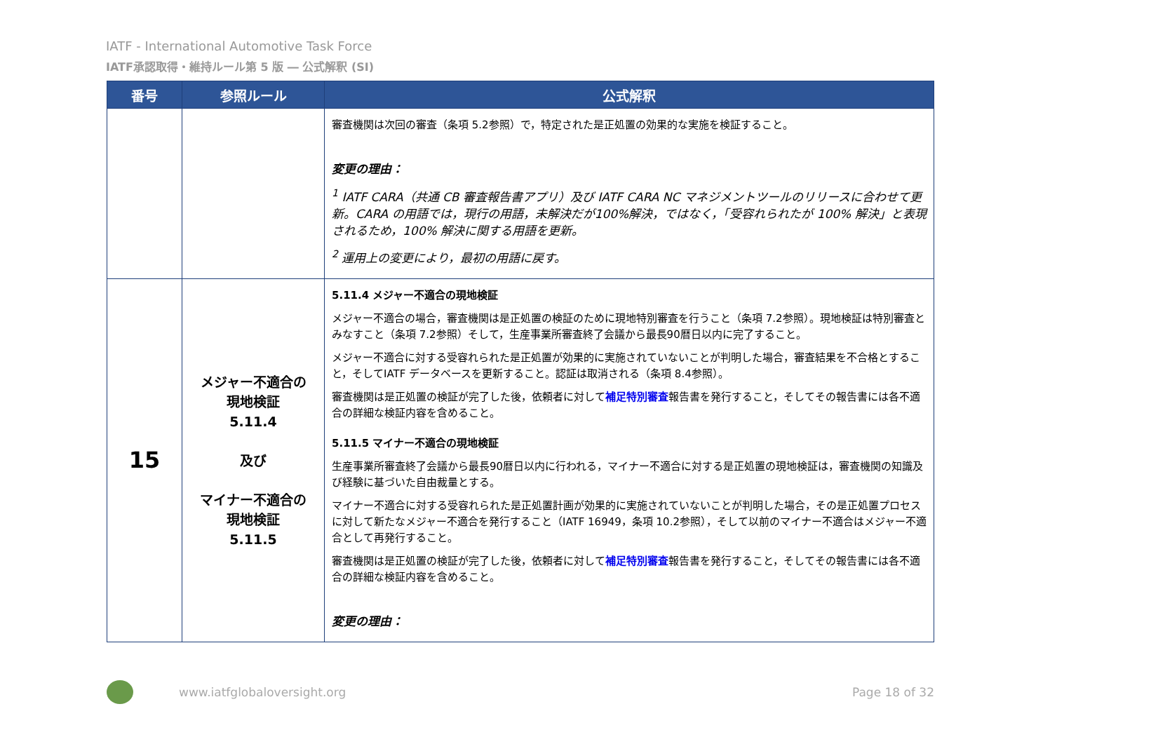IATF - International Automotive Task Force
IATF承認取得・維持ルール第 5 版 ― 公式解釈 (SI)
| 番号 | 参照ルール | 公式解釈 |
| --- | --- | --- |
| | | 審査機関は次回の審査（条項 5.2参照）で，特定された是正処置の効果的な実施を検証すること。 変更の理由： <sup>1</sup> IATF CARA（共通 CB 審査報告書アプリ）及び IATF CARA NC マネジメントツールのリリースに合わせて更新。CARA の用語では，現行の用語，未解決だが100%解決，ではなく，「受容れられたが 100% 解決」と表現されるため，100% 解決に関する用語を更新。 <sup>2</sup> 運用上の変更により，最初の用語に戻す。 |
| 15 | メジャー不適合の 現地検証 5.11.4 及び マイナー不適合の 現地検証 5.11.5 | 5.11.4 メジャー不適合の現地検証 メジャー不適合の場合，審査機関は是正処置の検証のために現地特別審査を行うこと（条項 7.2参照）。現地検証は特別審査とみなすこと（条項 7.2参照）そして，生産事業所審査終了会議から最長90暦日以内に完了すること。 メジャー不適合に対する受容れられた是正処置が効果的に実施されていないことが判明した場合，審査結果を不合格とすること，そしてIATF データベースを更新すること。認証は取消される（条項 8.4参照）。 審査機関は是正処置の検証が完了した後，依頼者に対して 補足特別審査 報告書を発行すること，そしてその報告書には各不適合の詳細な検証内容を含めること。 5.11.5 マイナー不適合の現地検証 生産事業所審査終了会議から最長90暦日以内に行われる，マイナー不適合に対する是正処置の現地検証は，審査機関の知識及び経験に基づいた自由裁量とする。 マイナー不適合に対する受容れられた是正処置計画が効果的に実施されていないことが判明した場合，その是正処置プロセスに対して新たなメジャー不適合を発行すること（IATF 16949，条項 10.2参照），そして以前のマイナー不適合はメジャー不適合として再発行すること。 審査機関は是正処置の検証が完了した後，依頼者に対して 補足特別審査 報告書を発行すること，そしてその報告書には各不適合の詳細な検証内容を含めること。 変更の理由： |
www.iatfglobaloversight.org Page 18 of 32